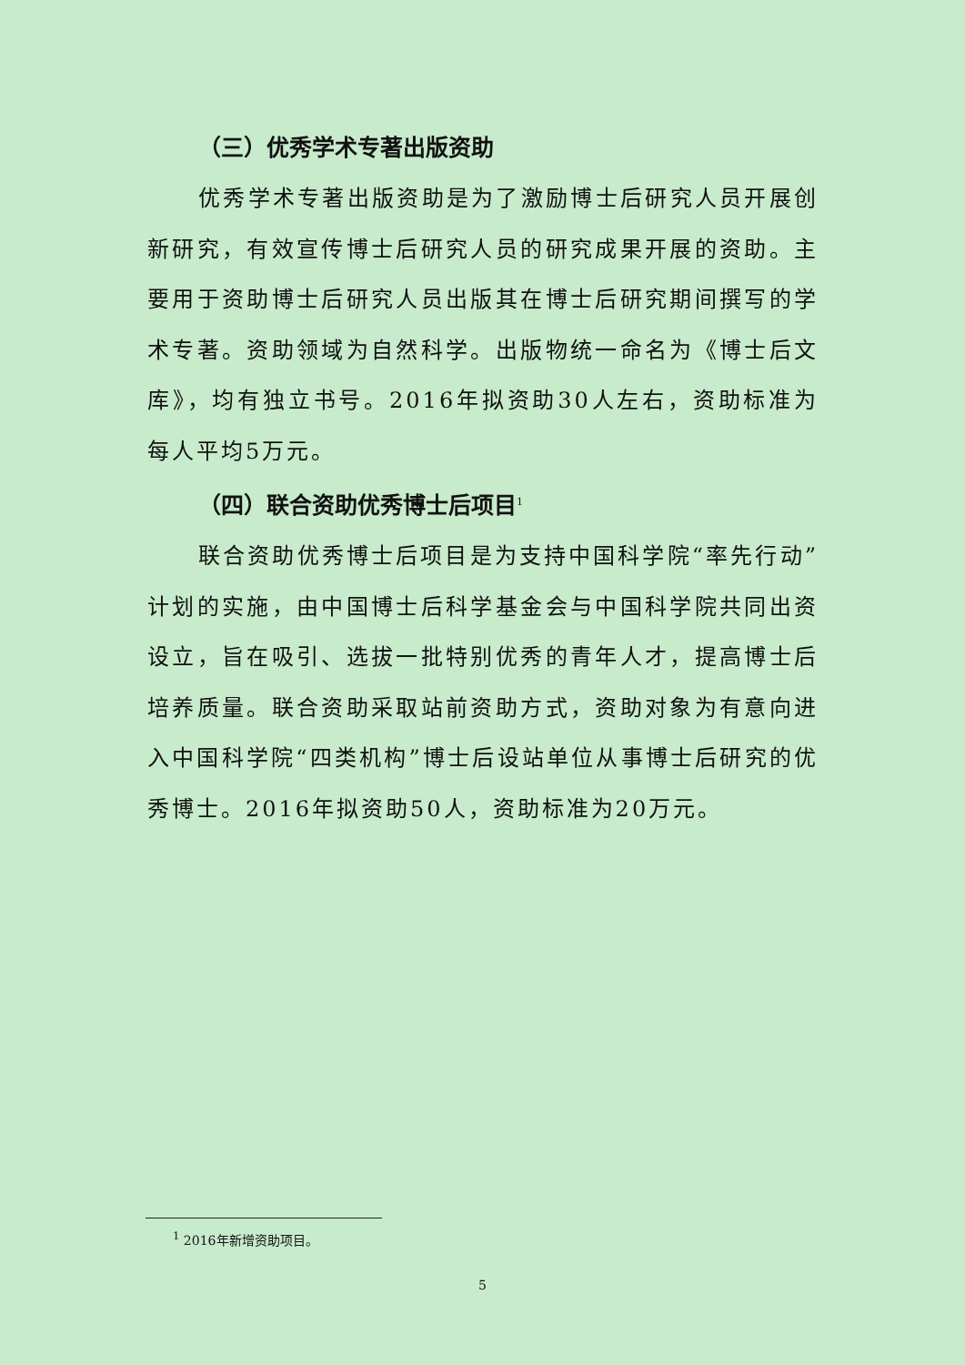（三）优秀学术专著出版资助
优秀学术专著出版资助是为了激励博士后研究人员开展创新研究，有效宣传博士后研究人员的研究成果开展的资助。主要用于资助博士后研究人员出版其在博士后研究期间撰写的学术专著。资助领域为自然科学。出版物统一命名为《博士后文库》，均有独立书号。2016年拟资助30人左右，资助标准为每人平均5万元。
（四）联合资助优秀博士后项目<sup>1</sup>
联合资助优秀博士后项目是为支持中国科学院“率先行动”计划的实施，由中国博士后科学基金会与中国科学院共同出资设立，旨在吸引、选拔一批特别优秀的青年人才，提高博士后培养质量。联合资助采取站前资助方式，资助对象为有意向进入中国科学院“四类机构”博士后设站单位从事博士后研究的优秀博士。2016年拟资助50人，资助标准为20万元。
<sup>1</sup> 2016年新增资助项目。
5